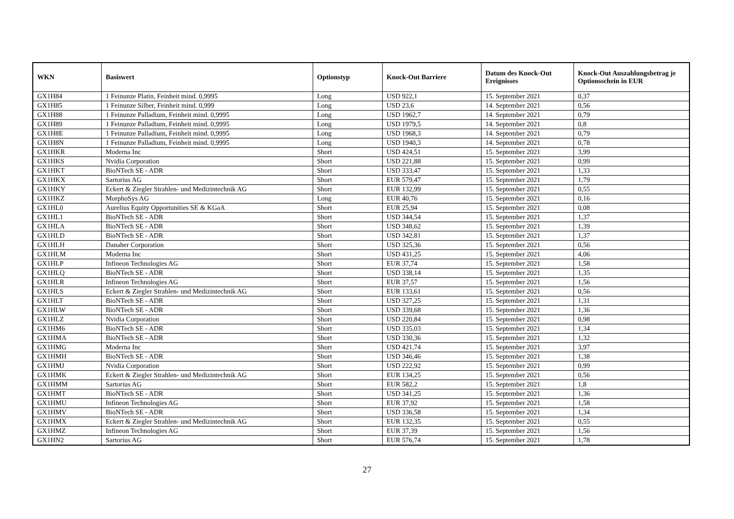| WKN | Basiswert | Optionstyp | Knock-Out Barriere | Datum des Knock-Out Ereignisses | Knock-Out Auszahlungsbetrag je Optionsschein in EUR |
| --- | --- | --- | --- | --- | --- |
| GX1H84 | 1 Feinunze Platin, Feinheit mind. 0,9995 | Long | USD 922,1 | 15. September 2021 | 0,37 |
| GX1H85 | 1 Feinunze Silber, Feinheit mind. 0,999 | Long | USD 23,6 | 14. September 2021 | 0,56 |
| GX1H88 | 1 Feinunze Palladium, Feinheit mind. 0,9995 | Long | USD 1962,7 | 14. September 2021 | 0,79 |
| GX1H89 | 1 Feinunze Palladium, Feinheit mind. 0,9995 | Long | USD 1979,5 | 14. September 2021 | 0,8 |
| GX1H8E | 1 Feinunze Palladium, Feinheit mind. 0,9995 | Long | USD 1968,3 | 14. September 2021 | 0,79 |
| GX1H8N | 1 Feinunze Palladium, Feinheit mind. 0,9995 | Long | USD 1940,3 | 14. September 2021 | 0,78 |
| GX1HKR | Moderna Inc | Short | USD 424,51 | 15. September 2021 | 3,99 |
| GX1HKS | Nvidia Corporation | Short | USD 221,88 | 15. September 2021 | 0,99 |
| GX1HKT | BioNTech SE - ADR | Short | USD 333,47 | 15. September 2021 | 1,33 |
| GX1HKX | Sartorius AG | Short | EUR 579,47 | 15. September 2021 | 1,79 |
| GX1HKY | Eckert & Ziegler Strahlen- und Medizintechnik AG | Short | EUR 132,99 | 15. September 2021 | 0,55 |
| GX1HKZ | MorphoSys AG | Long | EUR 40,76 | 15. September 2021 | 0,16 |
| GX1HL0 | Aurelius Equity Opportunities SE & KGaA | Short | EUR 25,94 | 15. September 2021 | 0,08 |
| GX1HL1 | BioNTech SE - ADR | Short | USD 344,54 | 15. September 2021 | 1,37 |
| GX1HLA | BioNTech SE - ADR | Short | USD 348,62 | 15. September 2021 | 1,39 |
| GX1HLD | BioNTech SE - ADR | Short | USD 342,81 | 15. September 2021 | 1,37 |
| GX1HLH | Danaher Corporation | Short | USD 325,36 | 15. September 2021 | 0,56 |
| GX1HLM | Moderna Inc | Short | USD 431,25 | 15. September 2021 | 4,06 |
| GX1HLP | Infineon Technologies AG | Short | EUR 37,74 | 15. September 2021 | 1,58 |
| GX1HLQ | BioNTech SE - ADR | Short | USD 338,14 | 15. September 2021 | 1,35 |
| GX1HLR | Infineon Technologies AG | Short | EUR 37,57 | 15. September 2021 | 1,56 |
| GX1HLS | Eckert & Ziegler Strahlen- und Medizintechnik AG | Short | EUR 133,61 | 15. September 2021 | 0,56 |
| GX1HLT | BioNTech SE - ADR | Short | USD 327,25 | 15. September 2021 | 1,31 |
| GX1HLW | BioNTech SE - ADR | Short | USD 339,68 | 15. September 2021 | 1,36 |
| GX1HLZ | Nvidia Corporation | Short | USD 220,84 | 15. September 2021 | 0,98 |
| GX1HM6 | BioNTech SE - ADR | Short | USD 335,03 | 15. September 2021 | 1,34 |
| GX1HMA | BioNTech SE - ADR | Short | USD 330,36 | 15. September 2021 | 1,32 |
| GX1HMG | Moderna Inc | Short | USD 421,74 | 15. September 2021 | 3,97 |
| GX1HMH | BioNTech SE - ADR | Short | USD 346,46 | 15. September 2021 | 1,38 |
| GX1HMJ | Nvidia Corporation | Short | USD 222,92 | 15. September 2021 | 0,99 |
| GX1HMK | Eckert & Ziegler Strahlen- und Medizintechnik AG | Short | EUR 134,25 | 15. September 2021 | 0,56 |
| GX1HMM | Sartorius AG | Short | EUR 582,2 | 15. September 2021 | 1,8 |
| GX1HMT | BioNTech SE - ADR | Short | USD 341,25 | 15. September 2021 | 1,36 |
| GX1HMU | Infineon Technologies AG | Short | EUR 37,92 | 15. September 2021 | 1,58 |
| GX1HMV | BioNTech SE - ADR | Short | USD 336,58 | 15. September 2021 | 1,34 |
| GX1HMX | Eckert & Ziegler Strahlen- und Medizintechnik AG | Short | EUR 132,35 | 15. September 2021 | 0,55 |
| GX1HMZ | Infineon Technologies AG | Short | EUR 37,39 | 15. September 2021 | 1,56 |
| GX1HN2 | Sartorius AG | Short | EUR 576,74 | 15. September 2021 | 1,78 |
27